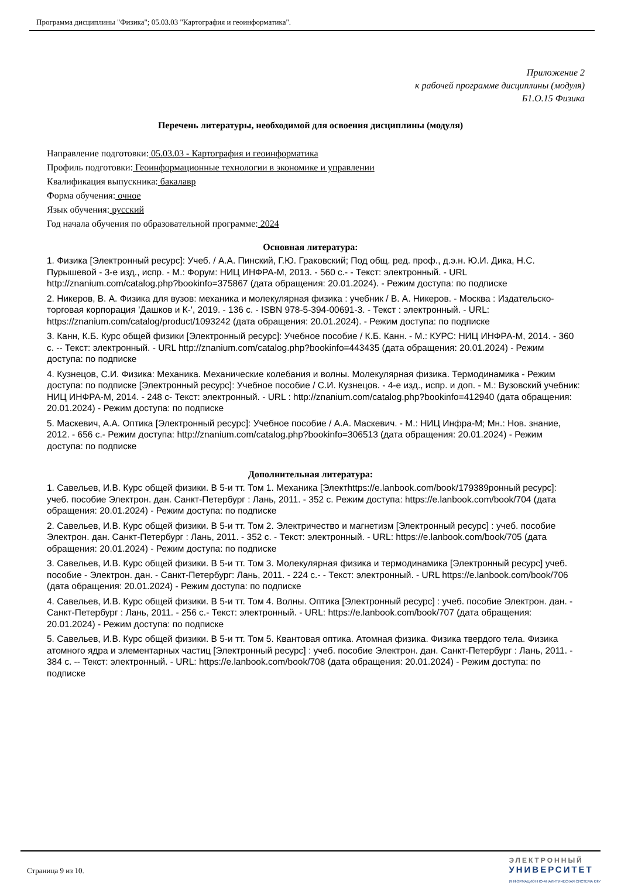Программа дисциплины "Физика"; 05.03.03 "Картография и геоинформатика".
Приложение 2
к рабочей программе дисциплины (модуля)
Б1.О.15 Физика
Перечень литературы, необходимой для освоения дисциплины (модуля)
Направление подготовки: 05.03.03 - Картография и геоинформатика
Профиль подготовки: Геоинформационные технологии в экономике и управлении
Квалификация выпускника: бакалавр
Форма обучения: очное
Язык обучения: русский
Год начала обучения по образовательной программе: 2024
Основная литература:
1. Физика [Электронный ресурс]: Учеб. / А.А. Пинский, Г.Ю. Граковский; Под общ. ред. проф., д.э.н. Ю.И. Дика, Н.С. Пурышевой - 3-е изд., испр. - М.: Форум: НИЦ ИНФРА-М, 2013. - 560 с.- - Текст: электронный. - URL http://znanium.com/catalog.php?bookinfo=375867 (дата обращения: 20.01.2024). - Режим доступа: по подписке
2. Никеров, В. А. Физика для вузов: механика и молекулярная физика : учебник / В. А. Никеров. - Москва : Издательско-торговая корпорация 'Дашков и К-', 2019. - 136 с. - ISBN 978-5-394-00691-3. - Текст : электронный. - URL: https://znanium.com/catalog/product/1093242 (дата обращения: 20.01.2024). - Режим доступа: по подписке
3. Канн, К.Б. Курс общей физики [Электронный ресурс]: Учебное пособие / К.Б. Канн. - М.: КУРС: НИЦ ИНФРА-М, 2014. - 360 с. -- Текст: электронный. - URL http://znanium.com/catalog.php?bookinfo=443435 (дата обращения: 20.01.2024) - Режим доступа: по подписке
4. Кузнецов, С.И. Физика: Механика. Механические колебания и волны. Молекулярная физика. Термодинамика - Режим доступа: по подписке [Электронный ресурс]: Учебное пособие / С.И. Кузнецов. - 4-е изд., испр. и доп. - М.: Вузовский учебник: НИЦ ИНФРА-М, 2014. - 248 с- Текст: электронный. - URL : http://znanium.com/catalog.php?bookinfo=412940 (дата обращения: 20.01.2024) - Режим доступа: по подписке
5. Маскевич, А.А. Оптика [Электронный ресурс]: Учебное пособие / А.А. Маскевич. - М.: НИЦ Инфра-М; Мн.: Нов. знание, 2012. - 656 с.- Режим доступа: http://znanium.com/catalog.php?bookinfo=306513 (дата обращения: 20.01.2024) - Режим доступа: по подписке
Дополнительная литература:
1. Савельев, И.В. Курс общей физики. В 5-и тт. Том 1. Механика [Электhttps://e.lanbook.com/book/179389ронный ресурс]: учеб. пособие Электрон. дан. Санкт-Петербург : Лань, 2011. - 352 с. Режим доступа: https://e.lanbook.com/book/704 (дата обращения: 20.01.2024) - Режим доступа: по подписке
2. Савельев, И.В. Курс общей физики. В 5-и тт. Том 2. Электричество и магнетизм [Электронный ресурс] : учеб. пособие Электрон. дан. Санкт-Петербург : Лань, 2011. - 352 с. - Текст: электронный. - URL: https://e.lanbook.com/book/705 (дата обращения: 20.01.2024) - Режим доступа: по подписке
3. Савельев, И.В. Курс общей физики. В 5-и тт. Том 3. Молекулярная физика и термодинамика [Электронный ресурс] учеб. пособие - Электрон. дан. - Санкт-Петербург: Лань, 2011. - 224 с.- - Текст: электронный. - URL https://e.lanbook.com/book/706 (дата обращения: 20.01.2024) - Режим доступа: по подписке
4. Савельев, И.В. Курс общей физики. В 5-и тт. Том 4. Волны. Оптика [Электронный ресурс] : учеб. пособие Электрон. дан. - Санкт-Петербург : Лань, 2011. - 256 с.- Текст: электронный. - URL: https://e.lanbook.com/book/707 (дата обращения: 20.01.2024) - Режим доступа: по подписке
5. Савельев, И.В. Курс общей физики. В 5-и тт. Том 5. Квантовая оптика. Атомная физика. Физика твердого тела. Физика атомного ядра и элементарных частиц [Электронный ресурс] : учеб. пособие Электрон. дан. Санкт-Петербург : Лань, 2011. - 384 с. -- Текст: электронный. - URL: https://e.lanbook.com/book/708 (дата обращения: 20.01.2024) - Режим доступа: по подписке
Страница 9 из 10.
ЭЛЕКТРОННЫЙ
УНИВЕРСИТЕТ
ИНФОРМАЦИОННО-АНАЛИТИЧЕСКАЯ СИСТЕМА КФУ